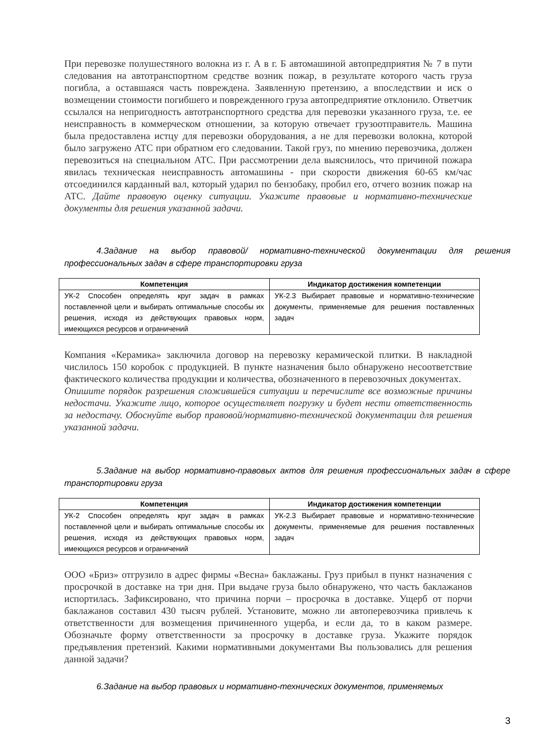При перевозке полушестяного волокна из г. А в г. Б автомашиной автопредприятия № 7 в пути следования на автотранспортном средстве возник пожар, в результате которого часть груза погибла, а оставшаяся часть повреждена. Заявленную претензию, а впоследствии и иск о возмещении стоимости погибшего и поврежденного груза автопредприятие отклонило. Ответчик ссылался на непригодность автотранспортного средства для перевозки указанного груза, т.е. ее неисправность в коммерческом отношении, за которую отвечает грузоотправитель. Машина была предоставлена истцу для перевозки оборудования, а не для перевозки волокна, которой было загружено АТС при обратном его следовании. Такой груз, по мнению перевозчика, должен перевозиться на специальном АТС. При рассмотрении дела выяснилось, что причиной пожара явилась техническая неисправность автомашины - при скорости движения 60-65 км/час отсоединился карданный вал, который ударил по бензобаку, пробил его, отчего возник пожар на АТС. Дайте правовую оценку ситуации. Укажите правовые и нормативно-технические документы для решения указанной задачи.
4.Задание на выбор правовой/ нормативно-технической документации для решения профессиональных задач в сфере транспортировки груза
| Компетенция | Индикатор достижения компетенции |
| --- | --- |
| УК-2 Способен определять круг задач в рамках поставленной цели и выбирать оптимальные способы их решения, исходя из действующих правовых норм, имеющихся ресурсов и ограничений | УК-2.3 Выбирает правовые и нормативно-технические документы, применяемые для решения поставленных задач |
Компания «Керамика» заключила договор на перевозку керамической плитки. В накладной числилось 150 коробок с продукцией. В пункте назначения было обнаружено несоответствие фактического количества продукции и количества, обозначенного в перевозочных документах.
Опишите порядок разрешения сложившейся ситуации и перечислите все возможные причины недостачи. Укажите лицо, которое осуществляет погрузку и будет нести ответственность за недостачу. Обоснуйте выбор правовой/нормативно-технической документации для решения указанной задачи.
5.Задание на выбор нормативно-правовых актов для решения профессиональных задач в сфере транспортировки груза
| Компетенция | Индикатор достижения компетенции |
| --- | --- |
| УК-2 Способен определять круг задач в рамках поставленной цели и выбирать оптимальные способы их решения, исходя из действующих правовых норм, имеющихся ресурсов и ограничений | УК-2.3 Выбирает правовые и нормативно-технические документы, применяемые для решения поставленных задач |
ООО «Бриз» отгрузило в адрес фирмы «Весна» баклажаны. Груз прибыл в пункт назначения с просрочкой в доставке на три дня. При выдаче груза было обнаружено, что часть баклажанов испортилась. Зафиксировано, что причина порчи – просрочка в доставке. Ущерб от порчи баклажанов составил 430 тысяч рублей. Установите, можно ли автоперевозчика привлечь к ответственности для возмещения причиненного ущерба, и если да, то в каком размере. Обозначьте форму ответственности за просрочку в доставке груза. Укажите порядок предъявления претензий. Какими нормативными документами Вы пользовались для решения данной задачи?
6.Задание на выбор правовых и нормативно-технических документов, применяемых
3